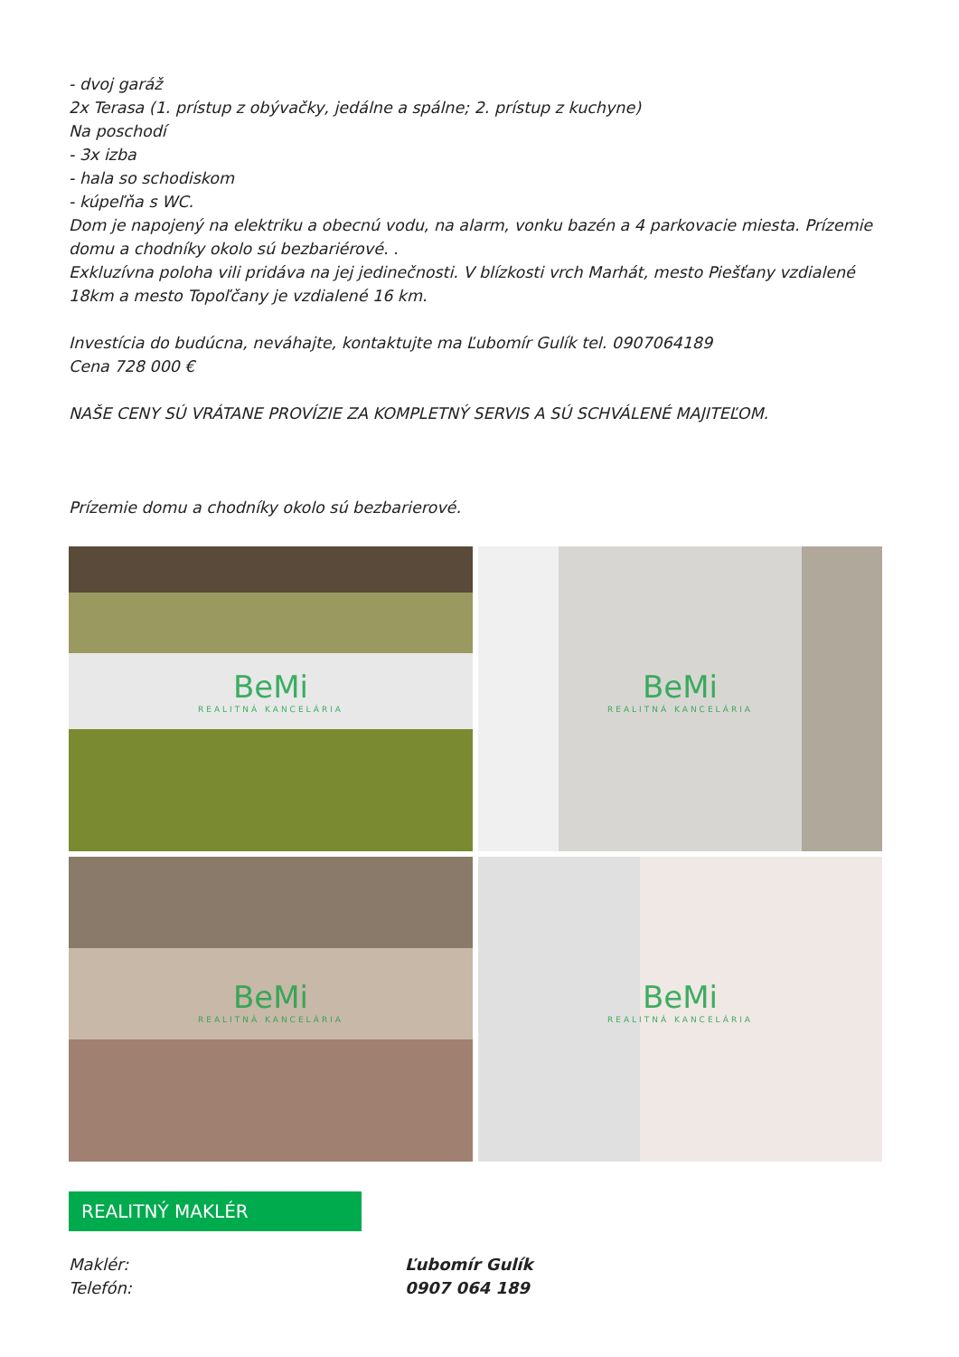- dvoj garáž
2x Terasa (1. prístup z obývačky, jedálne a spálne; 2. prístup z kuchyne)
Na poschodí
- 3x izba
- hala so schodiskom
- kúpeľňa s WC.
Dom je napojený na elektriku a obecnú vodu, na alarm, vonku bazén a 4 parkovacie miesta. Prízemie domu a chodníky okolo sú bezbariérové. .
Exkluzívna poloha vili pridáva na jej jedinečnosti. V blízkosti vrch Marhát, mesto Piešťany vzdialené 18km a mesto Topoľčany je vzdialené 16 km.
Investícia do budúcna, neváhajte, kontaktujte ma Ľubomír Gulík tel. 0907064189
Cena 728 000 €
NAŠE CENY SÚ VRÁTANE PROVÍZIE ZA KOMPLETNÝ SERVIS A SÚ SCHVÁLENÉ MAJITEĽOM.
Prízemie domu a chodníky okolo sú bezbarierové.
BeMi
REALITNÁ KANCELÁRIA
BeMi
REALITNÁ KANCELÁRIA
BeMi
REALITNÁ KANCELÁRIA
BeMi
REALITNÁ KANCELÁRIA
REALITNÝ MAKLÉR
Maklér: Ľubomír Gulík
Telefón: 0907 064 189